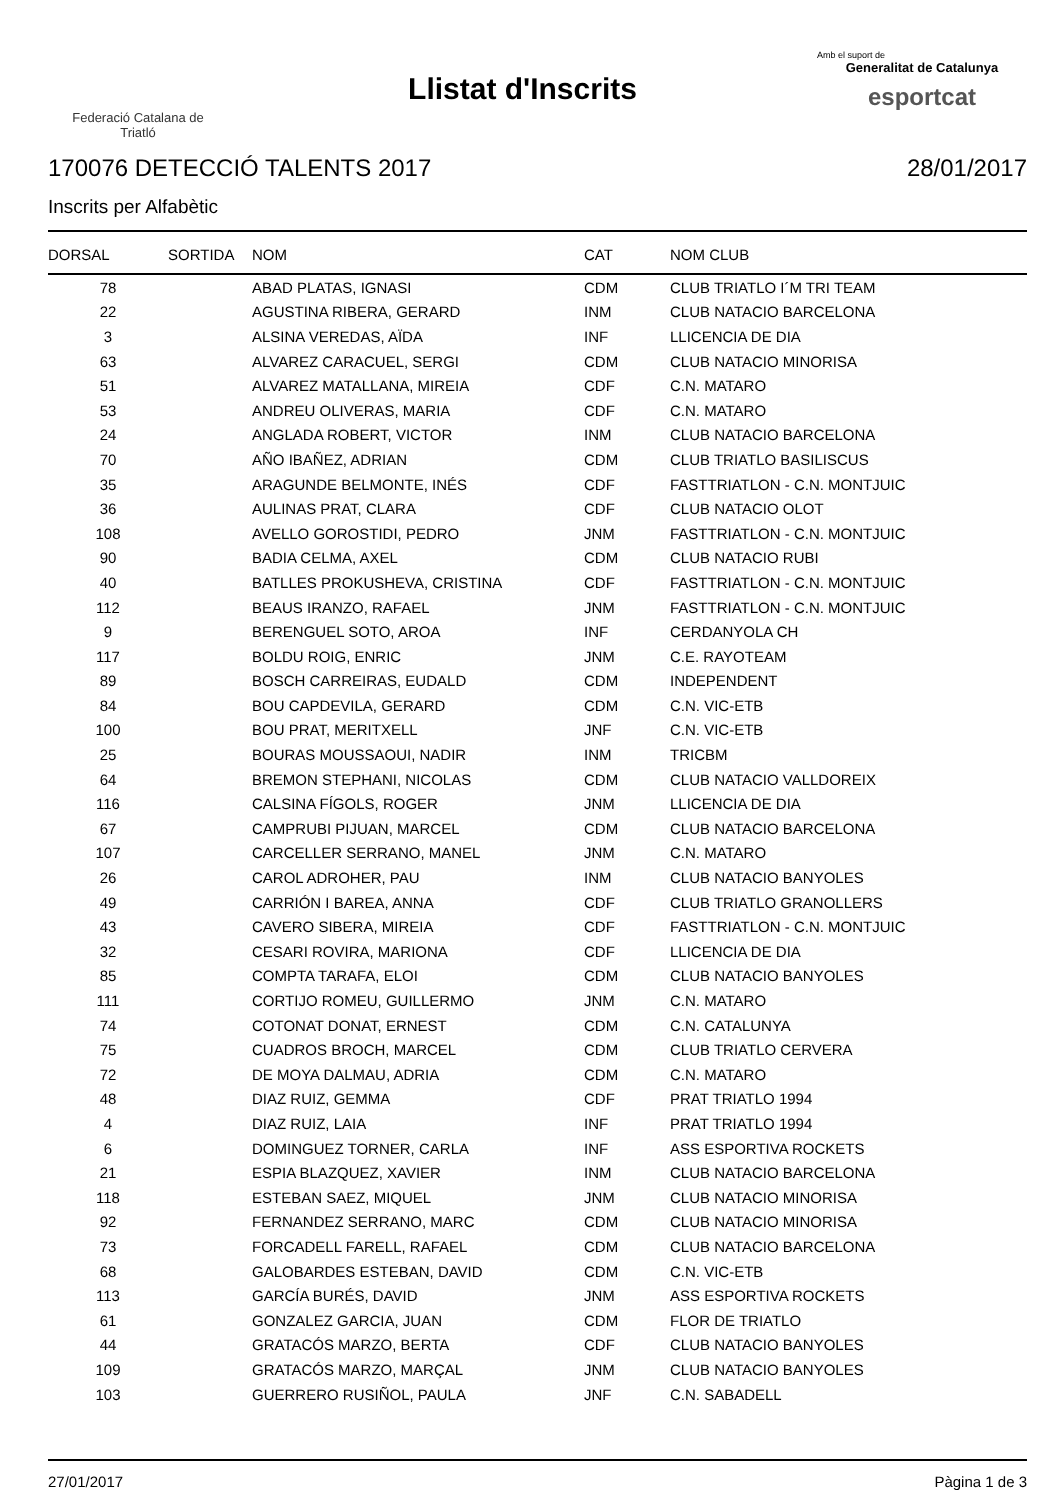Federació Catalana de
Triatló
Llistat d'Inscrits
Amb el suport de
Generalitat de Catalunya
esportcat
170076 DETECCIÓ TALENTS 2017 28/01/2017
Inscrits per Alfabètic
| DORSAL | SORTIDA | NOM | CAT | NOM CLUB |
| --- | --- | --- | --- | --- |
| 78 | | ABAD PLATAS, IGNASI | CDM | CLUB TRIATLO I´M TRI TEAM |
| 22 | | AGUSTINA RIBERA, GERARD | INM | CLUB NATACIO BARCELONA |
| 3 | | ALSINA VEREDAS, AÏDA | INF | LLICENCIA DE DIA |
| 63 | | ALVAREZ CARACUEL, SERGI | CDM | CLUB NATACIO MINORISA |
| 51 | | ALVAREZ MATALLANA, MIREIA | CDF | C.N. MATARO |
| 53 | | ANDREU OLIVERAS, MARIA | CDF | C.N. MATARO |
| 24 | | ANGLADA ROBERT, VICTOR | INM | CLUB NATACIO BARCELONA |
| 70 | | AÑO IBAÑEZ, ADRIAN | CDM | CLUB TRIATLO BASILISCUS |
| 35 | | ARAGUNDE BELMONTE, INÉS | CDF | FASTTRIATLON - C.N. MONTJUIC |
| 36 | | AULINAS PRAT, CLARA | CDF | CLUB NATACIO OLOT |
| 108 | | AVELLO GOROSTIDI, PEDRO | JNM | FASTTRIATLON - C.N. MONTJUIC |
| 90 | | BADIA CELMA, AXEL | CDM | CLUB NATACIO RUBI |
| 40 | | BATLLES PROKUSHEVA, CRISTINA | CDF | FASTTRIATLON - C.N. MONTJUIC |
| 112 | | BEAUS IRANZO, RAFAEL | JNM | FASTTRIATLON - C.N. MONTJUIC |
| 9 | | BERENGUEL SOTO, AROA | INF | CERDANYOLA CH |
| 117 | | BOLDU ROIG, ENRIC | JNM | C.E. RAYOTEAM |
| 89 | | BOSCH CARREIRAS, EUDALD | CDM | INDEPENDENT |
| 84 | | BOU CAPDEVILA, GERARD | CDM | C.N. VIC-ETB |
| 100 | | BOU PRAT, MERITXELL | JNF | C.N. VIC-ETB |
| 25 | | BOURAS MOUSSAOUI, NADIR | INM | TRICBM |
| 64 | | BREMON STEPHANI, NICOLAS | CDM | CLUB NATACIO VALLDOREIX |
| 116 | | CALSINA FÍGOLS, ROGER | JNM | LLICENCIA DE DIA |
| 67 | | CAMPRUBI PIJUAN, MARCEL | CDM | CLUB NATACIO BARCELONA |
| 107 | | CARCELLER SERRANO, MANEL | JNM | C.N. MATARO |
| 26 | | CAROL ADROHER, PAU | INM | CLUB NATACIO BANYOLES |
| 49 | | CARRIÓN I BAREA, ANNA | CDF | CLUB TRIATLO GRANOLLERS |
| 43 | | CAVERO SIBERA, MIREIA | CDF | FASTTRIATLON - C.N. MONTJUIC |
| 32 | | CESARI ROVIRA, MARIONA | CDF | LLICENCIA DE DIA |
| 85 | | COMPTA TARAFA, ELOI | CDM | CLUB NATACIO BANYOLES |
| 111 | | CORTIJO ROMEU, GUILLERMO | JNM | C.N. MATARO |
| 74 | | COTONAT DONAT, ERNEST | CDM | C.N. CATALUNYA |
| 75 | | CUADROS BROCH, MARCEL | CDM | CLUB TRIATLO CERVERA |
| 72 | | DE MOYA DALMAU, ADRIA | CDM | C.N. MATARO |
| 48 | | DIAZ RUIZ, GEMMA | CDF | PRAT TRIATLO 1994 |
| 4 | | DIAZ RUIZ, LAIA | INF | PRAT TRIATLO 1994 |
| 6 | | DOMINGUEZ TORNER, CARLA | INF | ASS ESPORTIVA ROCKETS |
| 21 | | ESPIA BLAZQUEZ, XAVIER | INM | CLUB NATACIO BARCELONA |
| 118 | | ESTEBAN SAEZ, MIQUEL | JNM | CLUB NATACIO MINORISA |
| 92 | | FERNANDEZ SERRANO, MARC | CDM | CLUB NATACIO MINORISA |
| 73 | | FORCADELL FARELL, RAFAEL | CDM | CLUB NATACIO BARCELONA |
| 68 | | GALOBARDES ESTEBAN, DAVID | CDM | C.N. VIC-ETB |
| 113 | | GARCÍA BURÉS, DAVID | JNM | ASS ESPORTIVA ROCKETS |
| 61 | | GONZALEZ GARCIA, JUAN | CDM | FLOR DE TRIATLO |
| 44 | | GRATACÓS MARZO, BERTA | CDF | CLUB NATACIO BANYOLES |
| 109 | | GRATACÓS MARZO, MARÇAL | JNM | CLUB NATACIO BANYOLES |
| 103 | | GUERRERO RUSIÑOL, PAULA | JNF | C.N. SABADELL |
27/01/2017 Pàgina 1 de 3